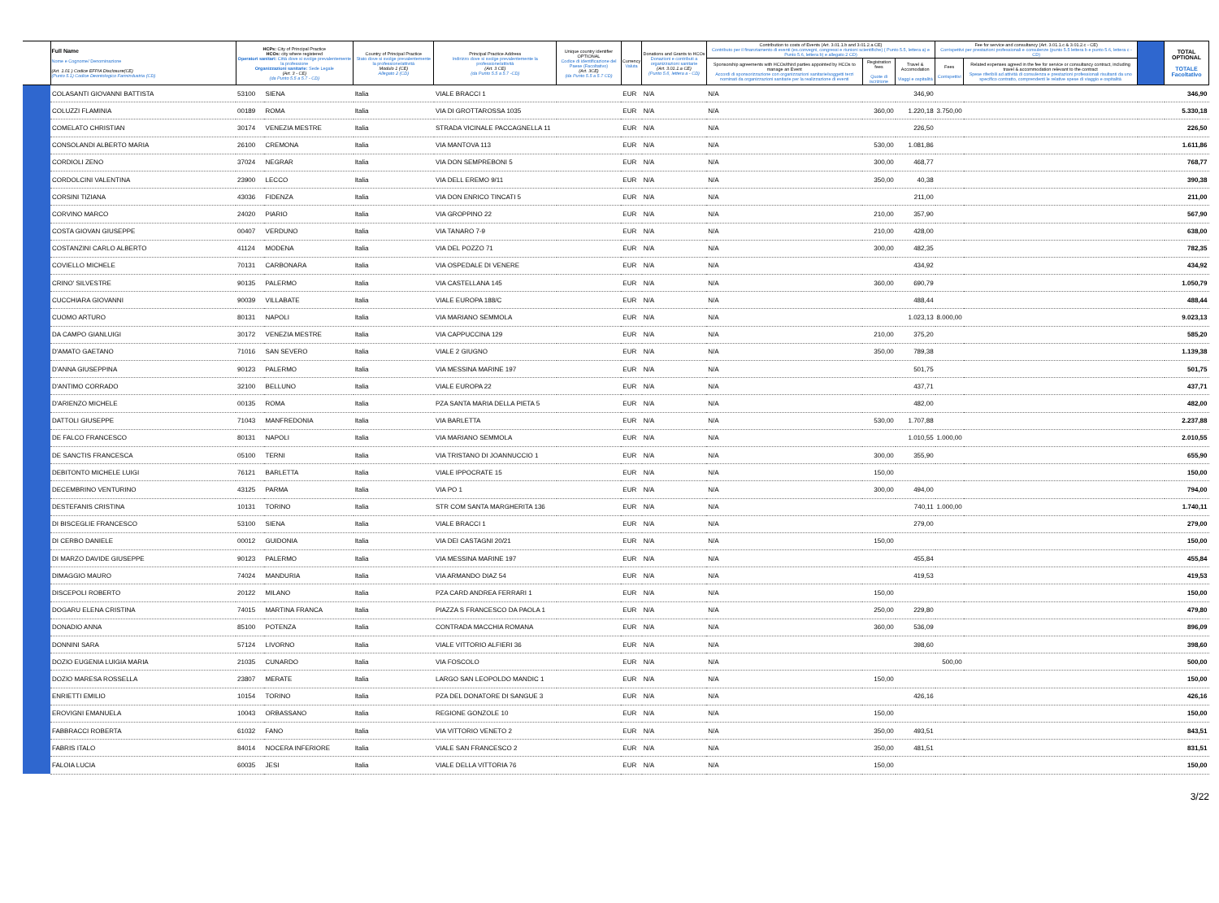| | Full Name Nome e Cognome/ Denominazione (Art. 1.01 ) Codice EFPIA Disclosure(CE) (Punto 5.1) Codice Deontologico Farmindustria (CD) | HCPs: City of Principal Practice HCOs: city where registered Operatori sanitari: Città dove si svolge prevalentemente la professione Organizzazioni sanitarie: Sede Legale (Art. 3 - CE) (da Punto 5.5 a 5.7 - CD) | | Country of Principal Practice Stato dove si svolge prevalentemente la professione/attività Modulo 1 (CE) Allegato 2 (CD) | Principal Practice Address Indirizzo dove si svolge prevalentemente la professione/attività (Art. 3 CE) (da Punto 5.5 a 5.7 -CD) | Unique country identifier OPTIONAL Codice di identificazione del Paese (Facoltativo) (Art. 3CE) (da Punto 5.5 a 5.7 CD) | Currency Valuta | Donations and Grants to HCOs Donazioni e contributi a organizzazioni sanitarie (Art. 3.01.1.a CE) (Punto 5.6, lettera a - CD) | Contribution to costs of Events (Art. 3.01.1.b and 3.01.2.a CE) Contributo per il finanziamento di eventi (es.convegni, congressi e riunioni scientifiche) ( Punto 5.5, lettera a) e Punto 5.6, lettera b) e allegato 2 CD) | | | Fee for service and consultancy (Art. 3.01.1.c & 3.01.2.c - CE) Corrispettivi per prestazioni professionali e consulenze (punto 5.5 lettera b e punto 5.6, lettera c - CD) | | | TOTAL OPTIONAL TOTALE Facoltativo |
| --- | --- | --- | --- | --- | --- | --- | --- | --- | --- | --- | --- | --- | --- | --- | --- |
| | | | | | | | | | Sponsorship agreements with HCOs/third parties appointed by HCOs to manage an Event Accordi di sponsorizzazione con organizzazioni sanitarie/soggetti terzi nominati da organizzazioni sanitarie per la realizzazione di eventi | Registration fees Quote di iscrizione | Travel & Accomodation Viaggi e ospitalità | Fees Corrispettivi | Related expenses agreed in the fee for service or consultancy contract, including travel & accommodation relevant to the contract Spese riferibili ad attività di consulenza e prestazioni professionali risultanti da uno specifico contratto, comprendenti le relative spese di viaggio e ospitalità | | |
| | COLASANTI GIOVANNI BATTISTA | 53100 | SIENA | Italia | VIALE BRACCI 1 | | EUR | N/A | N/A | | 346,90 | | | | 346,90 |
| | COLUZZI FLAMINIA | 00189 | ROMA | Italia | VIA DI GROTTAROSSA 1035 | | EUR | N/A | N/A | 360,00 | 1.220,18 | 3.750,00 | | | 5.330,18 |
| | COMELATO CHRISTIAN | 30174 | VENEZIA MESTRE | Italia | STRADA VICINALE PACCAGNELLA 11 | | EUR | N/A | N/A | | 226,50 | | | | 226,50 |
| | CONSOLANDI ALBERTO MARIA | 26100 | CREMONA | Italia | VIA MANTOVA 113 | | EUR | N/A | N/A | 530,00 | 1.081,86 | | | | 1.611,86 |
| | CORDIOLI ZENO | 37024 | NEGRAR | Italia | VIA DON SEMPREBONI 5 | | EUR | N/A | N/A | 300,00 | 468,77 | | | | 768,77 |
| | CORDOLCINI VALENTINA | 23900 | LECCO | Italia | VIA DELL EREMO 9/11 | | EUR | N/A | N/A | 350,00 | 40,38 | | | | 390,38 |
| | CORSINI TIZIANA | 43036 | FIDENZA | Italia | VIA DON ENRICO TINCATI 5 | | EUR | N/A | N/A | | 211,00 | | | | 211,00 |
| | CORVINO MARCO | 24020 | PIARIO | Italia | VIA GROPPINO 22 | | EUR | N/A | N/A | 210,00 | 357,90 | | | | 567,90 |
| | COSTA GIOVAN GIUSEPPE | 00407 | VERDUNO | Italia | VIA TANARO 7-9 | | EUR | N/A | N/A | 210,00 | 428,00 | | | | 638,00 |
| | COSTANZINI CARLO ALBERTO | 41124 | MODENA | Italia | VIA DEL POZZO 71 | | EUR | N/A | N/A | 300,00 | 482,35 | | | | 782,35 |
| | COVIELLO MICHELE | 70131 | CARBONARA | Italia | VIA OSPEDALE DI VENERE | | EUR | N/A | N/A | | 434,92 | | | | 434,92 |
| | CRINO' SILVESTRE | 90135 | PALERMO | Italia | VIA CASTELLANA 145 | | EUR | N/A | N/A | 360,00 | 690,79 | | | | 1.050,79 |
| | CUCCHIARA GIOVANNI | 90039 | VILLABATE | Italia | VIALE EUROPA 188/C | | EUR | N/A | N/A | | 488,44 | | | | 488,44 |
| | CUOMO ARTURO | 80131 | NAPOLI | Italia | VIA MARIANO SEMMOLA | | EUR | N/A | N/A | | 1.023,13 | 8.000,00 | | | 9.023,13 |
| | DA CAMPO GIANLUIGI | 30172 | VENEZIA MESTRE | Italia | VIA CAPPUCCINA 129 | | EUR | N/A | N/A | 210,00 | 375,20 | | | | 585,20 |
| | D'AMATO GAETANO | 71016 | SAN SEVERO | Italia | VIALE 2 GIUGNO | | EUR | N/A | N/A | 350,00 | 789,38 | | | | 1.139,38 |
| | D'ANNA GIUSEPPINA | 90123 | PALERMO | Italia | VIA MESSINA MARINE 197 | | EUR | N/A | N/A | | 501,75 | | | | 501,75 |
| | D'ANTIMO CORRADO | 32100 | BELLUNO | Italia | VIALE EUROPA 22 | | EUR | N/A | N/A | | 437,71 | | | | 437,71 |
| | D'ARIENZO MICHELE | 00135 | ROMA | Italia | PZA SANTA MARIA DELLA PIETA 5 | | EUR | N/A | N/A | | 482,00 | | | | 482,00 |
| | DATTOLI GIUSEPPE | 71043 | MANFREDONIA | Italia | VIA BARLETTA | | EUR | N/A | N/A | 530,00 | 1.707,88 | | | | 2.237,88 |
| | DE FALCO FRANCESCO | 80131 | NAPOLI | Italia | VIA MARIANO SEMMOLA | | EUR | N/A | N/A | | 1.010,55 | 1.000,00 | | | 2.010,55 |
| | DE SANCTIS FRANCESCA | 05100 | TERNI | Italia | VIA TRISTANO DI JOANNUCCIO 1 | | EUR | N/A | N/A | 300,00 | 355,90 | | | | 655,90 |
| | DEBITONTO MICHELE LUIGI | 76121 | BARLETTA | Italia | VIALE IPPOCRATE 15 | | EUR | N/A | N/A | 150,00 | | | | | 150,00 |
| | DECEMBRINO VENTURINO | 43125 | PARMA | Italia | VIA PO 1 | | EUR | N/A | N/A | 300,00 | 494,00 | | | | 794,00 |
| | DESTEFANIS CRISTINA | 10131 | TORINO | Italia | STR COM SANTA MARGHERITA 136 | | EUR | N/A | N/A | | 740,11 | 1.000,00 | | | 1.740,11 |
| | DI BISCEGLIE FRANCESCO | 53100 | SIENA | Italia | VIALE BRACCI 1 | | EUR | N/A | N/A | | 279,00 | | | | 279,00 |
| | DI CERBO DANIELE | 00012 | GUIDONIA | Italia | VIA DEI CASTAGNI 20/21 | | EUR | N/A | N/A | 150,00 | | | | | 150,00 |
| | DI MARZO DAVIDE GIUSEPPE | 90123 | PALERMO | Italia | VIA MESSINA MARINE 197 | | EUR | N/A | N/A | | 455,84 | | | | 455,84 |
| | DIMAGGIO MAURO | 74024 | MANDURIA | Italia | VIA ARMANDO DIAZ 54 | | EUR | N/A | N/A | | 419,53 | | | | 419,53 |
| | DISCEPOLI ROBERTO | 20122 | MILANO | Italia | PZA CARD ANDREA FERRARI 1 | | EUR | N/A | N/A | 150,00 | | | | | 150,00 |
| | DOGARU ELENA CRISTINA | 74015 | MARTINA FRANCA | Italia | PIAZZA S FRANCESCO DA PAOLA 1 | | EUR | N/A | N/A | 250,00 | 229,80 | | | | 479,80 |
| | DONADIO ANNA | 85100 | POTENZA | Italia | CONTRADA MACCHIA ROMANA | | EUR | N/A | N/A | 360,00 | 536,09 | | | | 896,09 |
| | DONNINI SARA | 57124 | LIVORNO | Italia | VIALE VITTORIO ALFIERI 36 | | EUR | N/A | N/A | | 398,60 | | | | 398,60 |
| | DOZIO EUGENIA LUIGIA MARIA | 21035 | CUNARDO | Italia | VIA FOSCOLO | | EUR | N/A | N/A | | | 500,00 | | | 500,00 |
| | DOZIO MARESA ROSSELLA | 23807 | MERATE | Italia | LARGO SAN LEOPOLDO MANDIC 1 | | EUR | N/A | N/A | 150,00 | | | | | 150,00 |
| | ENRIETTI EMILIO | 10154 | TORINO | Italia | PZA DEL DONATORE DI SANGUE 3 | | EUR | N/A | N/A | | 426,16 | | | | 426,16 |
| | EROVIGNI EMANUELA | 10043 | ORBASSANO | Italia | REGIONE GONZOLE 10 | | EUR | N/A | N/A | 150,00 | | | | | 150,00 |
| | FABBRACCI ROBERTA | 61032 | FANO | Italia | VIA VITTORIO VENETO 2 | | EUR | N/A | N/A | 350,00 | 493,51 | | | | 843,51 |
| | FABRIS ITALO | 84014 | NOCERA INFERIORE | Italia | VIALE SAN FRANCESCO 2 | | EUR | N/A | N/A | 350,00 | 481,51 | | | | 831,51 |
| | FALOIA LUCIA | 60035 | JESI | Italia | VIALE DELLA VITTORIA 76 | | EUR | N/A | N/A | 150,00 | | | | | 150,00 |
3/22